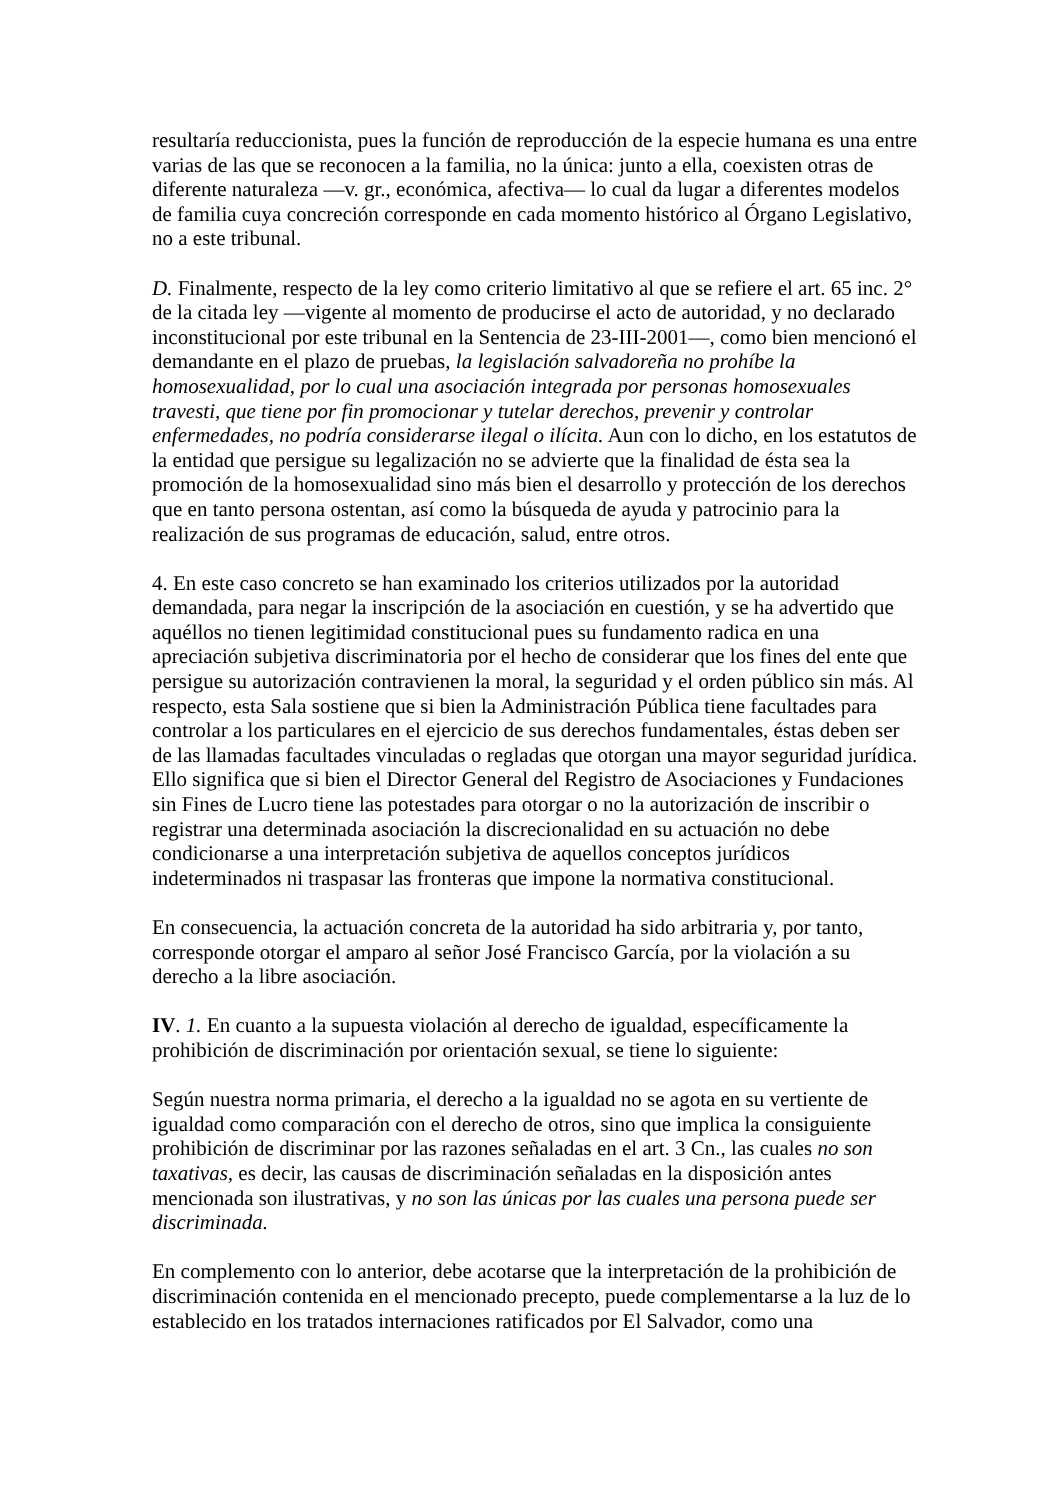resultaría reduccionista, pues la función de reproducción de la especie humana es una entre varias de las que se reconocen a la familia, no la única: junto a ella, coexisten otras de diferente naturaleza —v. gr., económica, afectiva— lo cual da lugar a diferentes modelos de familia cuya concreción corresponde en cada momento histórico al Órgano Legislativo, no a este tribunal.
D. Finalmente, respecto de la ley como criterio limitativo al que se refiere el art. 65 inc. 2° de la citada ley —vigente al momento de producirse el acto de autoridad, y no declarado inconstitucional por este tribunal en la Sentencia de 23-III-2001—, como bien mencionó el demandante en el plazo de pruebas, la legislación salvadoreña no prohíbe la homosexualidad, por lo cual una asociación integrada por personas homosexuales travesti, que tiene por fin promocionar y tutelar derechos, prevenir y controlar enfermedades, no podría considerarse ilegal o ilícita. Aun con lo dicho, en los estatutos de la entidad que persigue su legalización no se advierte que la finalidad de ésta sea la promoción de la homosexualidad sino más bien el desarrollo y protección de los derechos que en tanto persona ostentan, así como la búsqueda de ayuda y patrocinio para la realización de sus programas de educación, salud, entre otros.
4. En este caso concreto se han examinado los criterios utilizados por la autoridad demandada, para negar la inscripción de la asociación en cuestión, y se ha advertido que aquéllos no tienen legitimidad constitucional pues su fundamento radica en una apreciación subjetiva discriminatoria por el hecho de considerar que los fines del ente que persigue su autorización contravienen la moral, la seguridad y el orden público sin más. Al respecto, esta Sala sostiene que si bien la Administración Pública tiene facultades para controlar a los particulares en el ejercicio de sus derechos fundamentales, éstas deben ser de las llamadas facultades vinculadas o regladas que otorgan una mayor seguridad jurídica. Ello significa que si bien el Director General del Registro de Asociaciones y Fundaciones sin Fines de Lucro tiene las potestades para otorgar o no la autorización de inscribir o registrar una determinada asociación la discrecionalidad en su actuación no debe condicionarse a una interpretación subjetiva de aquellos conceptos jurídicos indeterminados ni traspasar las fronteras que impone la normativa constitucional.
En consecuencia, la actuación concreta de la autoridad ha sido arbitraria y, por tanto, corresponde otorgar el amparo al señor José Francisco García, por la violación a su derecho a la libre asociación.
IV. 1. En cuanto a la supuesta violación al derecho de igualdad, específicamente la prohibición de discriminación por orientación sexual, se tiene lo siguiente:
Según nuestra norma primaria, el derecho a la igualdad no se agota en su vertiente de igualdad como comparación con el derecho de otros, sino que implica la consiguiente prohibición de discriminar por las razones señaladas en el art. 3 Cn., las cuales no son taxativas, es decir, las causas de discriminación señaladas en la disposición antes mencionada son ilustrativas, y no son las únicas por las cuales una persona puede ser discriminada.
En complemento con lo anterior, debe acotarse que la interpretación de la prohibición de discriminación contenida en el mencionado precepto, puede complementarse a la luz de lo establecido en los tratados internaciones ratificados por El Salvador, como una